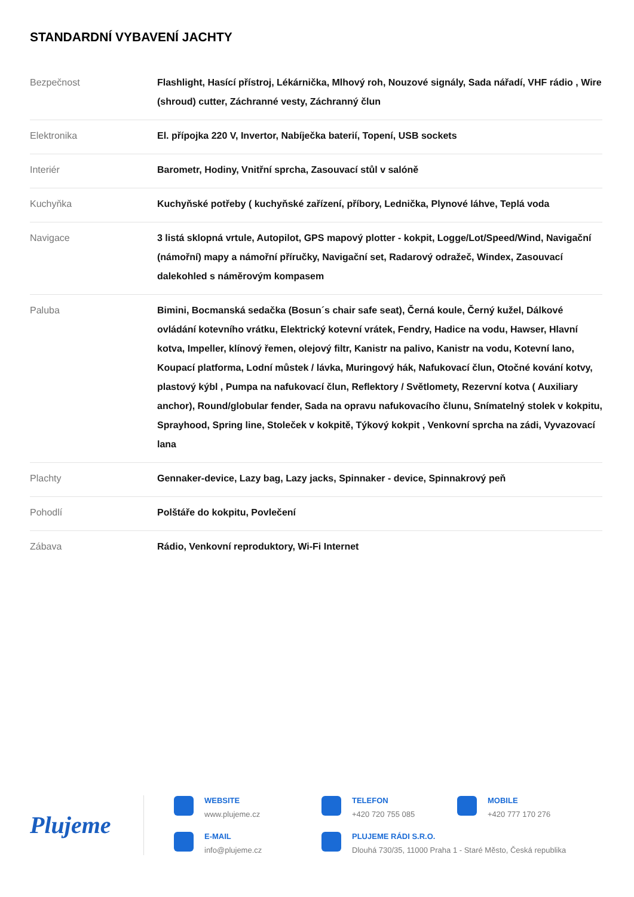STANDARDNÍ VYBAVENÍ JACHTY
| Bezpečnost | Flashlight, Hasící přístroj, Lékárnička, Mlhový roh, Nouzové signály, Sada nářadí, VHF rádio , Wire (shroud) cutter, Záchranné vesty, Záchranný člun |
| Elektronika | El. přípojka 220 V, Invertor, Nabíječka baterií, Topení, USB sockets |
| Interiér | Barometr, Hodiny, Vnitřní sprcha, Zasouvací stůl v salóně |
| Kuchyňka | Kuchyňské potřeby ( kuchyňské zařízení, příbory, Lednička, Plynové láhve, Teplá voda |
| Navigace | 3 listá sklopná vrtule, Autopilot, GPS mapový plotter - kokpit, Logge/Lot/Speed/Wind, Navigační (námořní) mapy a námořní příručky, Navigační set, Radarový odražeč, Windex, Zasouvací dalekohled s náměrovým kompasem |
| Paluba | Bimini, Bocmanská sedačka (Bosun´s chair safe seat), Černá koule, Černý kužel, Dálkové ovládání kotevního vrátku, Elektrický kotevní vrátek, Fendry, Hadice na vodu, Hawser, Hlavní kotva, Impeller, klínový řemen, olejový filtr, Kanistr na palivo, Kanistr na vodu, Kotevní lano, Koupací platforma, Lodní můstek / lávka, Muringový hák, Nafukovací člun, Otočné kování kotvy, plastový kýbl , Pumpa na nafukovací člun, Reflektory / Světlomety, Rezervní kotva ( Auxiliary anchor), Round/globular fender, Sada na opravu nafukovacího člunu, Snímatelný stolek v kokpitu, Sprayhood, Spring line, Stoleček v kokpitě, Týkový kokpit , Venkovní sprcha na zádi, Vyvazovací lana |
| Plachty | Gennaker-device, Lazy bag, Lazy jacks, Spinnaker - device, Spinnakrový peň |
| Pohodlí | Polštáře do kokpitu, Povlečení |
| Zábava | Rádio, Venkovní reproduktory, Wi-Fi Internet |
Plujeme
WEBSITE
www.plujeme.cz
TELEFON
+420 720 755 085
MOBILE
+420 777 170 276
E-MAIL
info@plujeme.cz
PLUJEME RÁDI S.R.O.
Dlouhá 730/35, 11000 Praha 1 - Staré Město, Česká republika